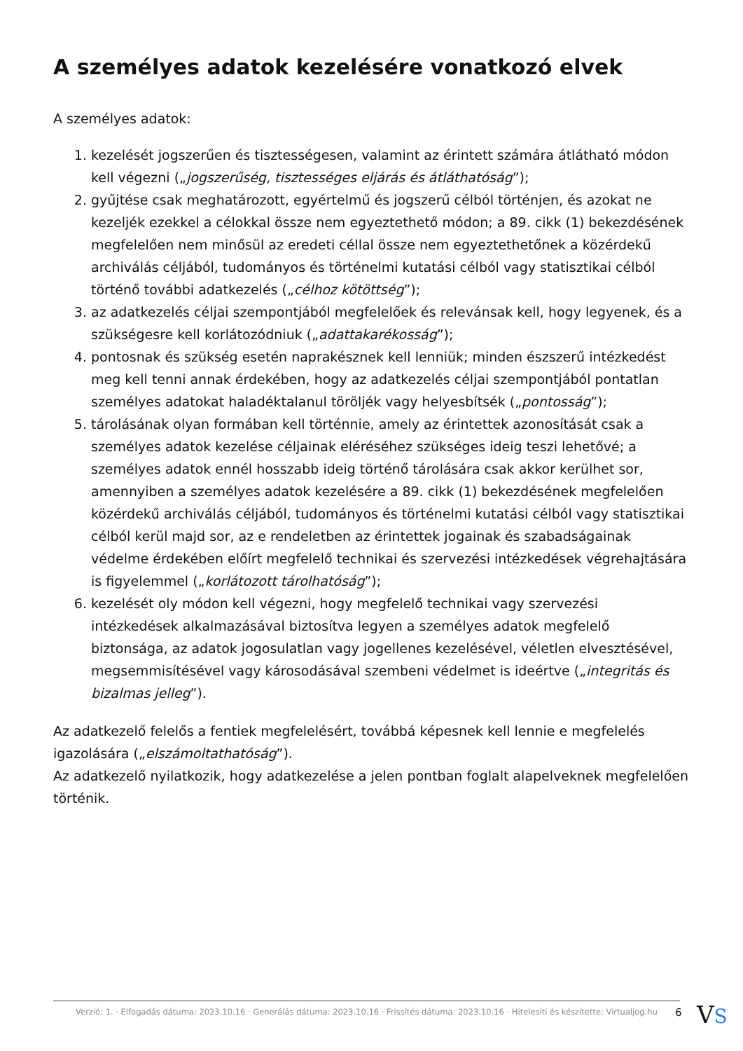A személyes adatok kezelésére vonatkozó elvek
A személyes adatok:
1. kezelését jogszerűen és tisztességesen, valamint az érintett számára átlátható módon kell végezni („jogszerűség, tisztességes eljárás és átláthatóság”);
2. gyűjtése csak meghatározott, egyértelmű és jogszerű célból történjen, és azokat ne kezeljék ezekkel a célokkal össze nem egyeztethető módon; a 89. cikk (1) bekezdésének megfelelően nem minősül az eredeti céllal össze nem egyeztethetőnek a közérdekű archiválás céljából, tudományos és történelmi kutatási célból vagy statisztikai célból történő további adatkezelés („célhoz kötöttség”);
3. az adatkezelés céljai szempontjából megfelelőek és relevánsak kell, hogy legyenek, és a szükségesre kell korlátozódniuk („adattakarékosság”);
4. pontosnak és szükség esetén naprakésznek kell lenniük; minden észszerű intézkedést meg kell tenni annak érdekében, hogy az adatkezelés céljai szempontjából pontatlan személyes adatokat haladéktalanul töröljék vagy helyesbítsék („pontosság”);
5. tárolásának olyan formában kell történnie, amely az érintettek azonosítását csak a személyes adatok kezelése céljainak eléréséhez szükséges ideig teszi lehetővé; a személyes adatok ennél hosszabb ideig történő tárolására csak akkor kerülhet sor, amennyiben a személyes adatok kezelésére a 89. cikk (1) bekezdésének megfelelően közérdekű archiválás céljából, tudományos és történelmi kutatási célból vagy statisztikai célból kerül majd sor, az e rendeletben az érintettek jogainak és szabadságainak védelme érdekében előírt megfelelő technikai és szervezési intézkedések végrehajtására is figyelemmel („korlátozott tárolhatóság”);
6. kezelését oly módon kell végezni, hogy megfelelő technikai vagy szervezési intézkedések alkalmazásával biztosítva legyen a személyes adatok megfelelő biztonsága, az adatok jogosulatlan vagy jogellenes kezelésével, véletlen elvesztésével, megsemmisítésével vagy károsodásával szembeni védelmet is ideértve („integritás és bizalmas jelleg”).
Az adatkezelő felelős a fentiek megfelelésért, továbbá képesnek kell lennie e megfelelés igazolására („elszámoltathatóság”).
Az adatkezelő nyilatkozik, hogy adatkezelése a jelen pontban foglalt alapelveknek megfelelően történik.
Verzió: 1. · Elfogadás dátuma: 2023.10.16 · Generálás dátuma: 2023.10.16 · Frissítés dátuma: 2023.10.16 · Hitelesíti és készítette: Virtualjog.hu
6 VS